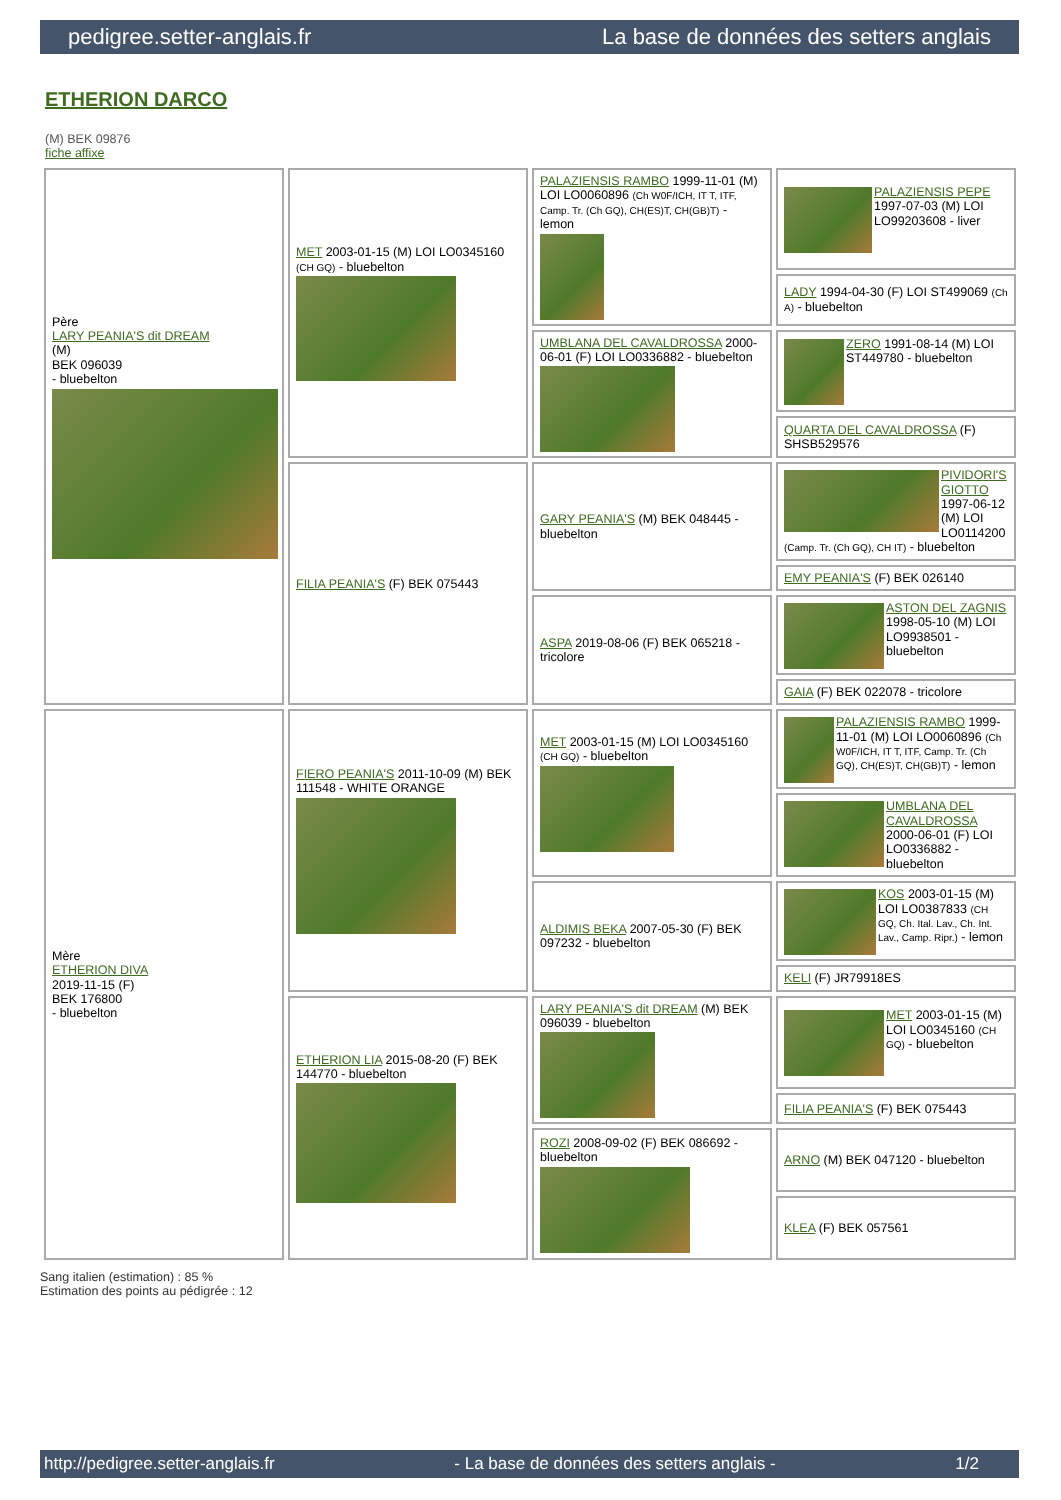pedigree.setter-anglais.fr La base de données des setters anglais
ETHERION DARCO
(M) BEK 09876
fiche affixe
| Père LARY PEANIA'S dit DREAM (M) BEK 096039 - bluebelton | MET 2003-01-15 (M) LOI LO0345160 (CH GQ) - bluebelton | PALAZIENSIS RAMBO 1999-11-01 (M) LOI LO0060896 (Ch W0F/ICH, IT T, ITF, Camp. Tr. (Ch GQ), CH(ES)T, CH(GB)T) - lemon | PALAZIENSIS PEPE 1997-07-03 (M) LOI LO99203608 - liver |
| | | | LADY 1994-04-30 (F) LOI ST499069 (Ch A) - bluebelton |
| | | UMBLANA DEL CAVALDROSSA 2000-06-01 (F) LOI LO0336882 - bluebelton | ZERO 1991-08-14 (M) LOI ST449780 - bluebelton |
| | | | QUARTA DEL CAVALDROSSA (F) SHSB529576 |
| | FILIA PEANIA'S (F) BEK 075443 | GARY PEANIA'S (M) BEK 048445 - bluebelton | PIVIDORI'S GIOTTO 1997-06-12 (M) LOI LO0114200 (Camp. Tr. (Ch GQ), CH IT) - bluebelton |
| | | | EMY PEANIA'S (F) BEK 026140 |
| | | ASPA 2019-08-06 (F) BEK 065218 - tricolore | ASTON DEL ZAGNIS 1998-05-10 (M) LOI LO9938501 - bluebelton |
| | | | GAIA (F) BEK 022078 - tricolore |
| Mère ETHERION DIVA 2019-11-15 (F) BEK 176800 - bluebelton | FIERO PEANIA'S 2011-10-09 (M) BEK 111548 - WHITE ORANGE | MET 2003-01-15 (M) LOI LO0345160 (CH GQ) - bluebelton | PALAZIENSIS RAMBO 1999-11-01 (M) LOI LO0060896 (Ch W0F/ICH, IT T, ITF, Camp. Tr. (Ch GQ), CH(ES)T, CH(GB)T) - lemon |
| | | | UMBLANA DEL CAVALDROSSA 2000-06-01 (F) LOI LO0336882 - bluebelton |
| | | ALDIMIS BEKA 2007-05-30 (F) BEK 097232 - bluebelton | KOS 2003-01-15 (M) LOI LO0387833 (CH GQ, Ch. Ital. Lav., Ch. Int. Lav., Camp. Ripr.) - lemon |
| | | | KELI (F) JR79918ES |
| | ETHERION LIA 2015-08-20 (F) BEK 144770 - bluebelton | LARY PEANIA'S dit DREAM (M) BEK 096039 - bluebelton | MET 2003-01-15 (M) LOI LO0345160 (CH GQ) - bluebelton |
| | | | FILIA PEANIA'S (F) BEK 075443 |
| | | ROZI 2008-09-02 (F) BEK 086692 - bluebelton | ARNO (M) BEK 047120 - bluebelton |
| | | | KLEA (F) BEK 057561 |
Sang italien (estimation) : 85 %
Estimation des points au pédigrée : 12
http://pedigree.setter-anglais.fr - La base de données des setters anglais - 1/2